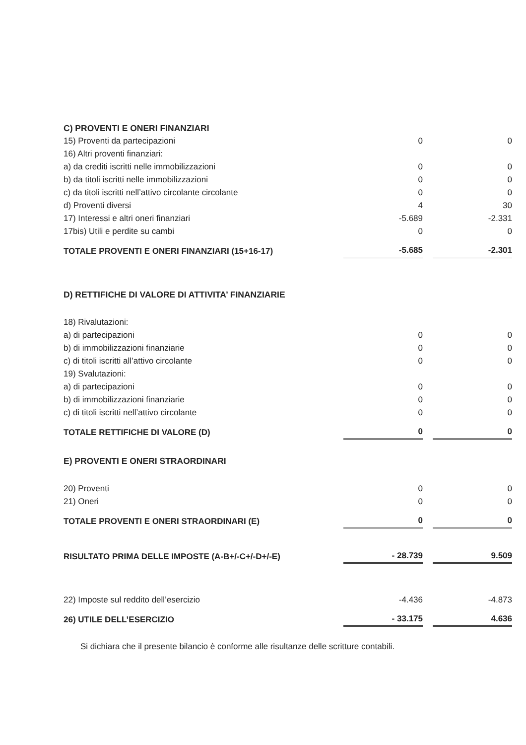| C) PROVENTI E ONERI FINANZIARI | | | |
| 15) Proventi da partecipazioni | 0 | | 0 |
| 16) Altri proventi finanziari: | | | |
| a) da crediti iscritti nelle immobilizzazioni | 0 | | 0 |
| b) da titoli iscritti nelle immobilizzazioni | 0 | | 0 |
| c) da titoli iscritti nell’attivo circolante circolante | 0 | | 0 |
| d) Proventi diversi | 4 | | 30 |
| 17) Interessi e altri oneri finanziari | -5.689 | | -2.331 |
| 17bis) Utili e perdite su cambi | 0 | | 0 |
| TOTALE PROVENTI E ONERI FINANZIARI (15+16-17) | -5.685 | | -2.301 |
| D) RETTIFICHE DI VALORE DI ATTIVITA’ FINANZIARIE | | | |
| 18) Rivalutazioni: | | | |
| a) di partecipazioni | 0 | | 0 |
| b) di immobilizzazioni finanziarie | 0 | | 0 |
| c) di titoli iscritti all’attivo circolante | 0 | | 0 |
| 19) Svalutazioni: | | | |
| a) di partecipazioni | 0 | | 0 |
| b) di immobilizzazioni finanziarie | 0 | | 0 |
| c) di titoli iscritti nell’attivo circolante | 0 | | 0 |
| TOTALE RETTIFICHE DI VALORE (D) | 0 | | 0 |
| E) PROVENTI E ONERI STRAORDINARI | | | |
| 20) Proventi | 0 | | 0 |
| 21) Oneri | 0 | | 0 |
| TOTALE PROVENTI E ONERI STRAORDINARI (E) | 0 | | 0 |
| RISULTATO PRIMA DELLE IMPOSTE (A-B+/-C+/-D+/-E) | - 28.739 | | 9.509 |
| 22) Imposte sul reddito dell’esercizio | -4.436 | | -4.873 |
| 26) UTILE DELL’ESERCIZIO | - 33.175 | | 4.636 |
Si dichiara che il presente bilancio è conforme alle risultanze delle scritture contabili.